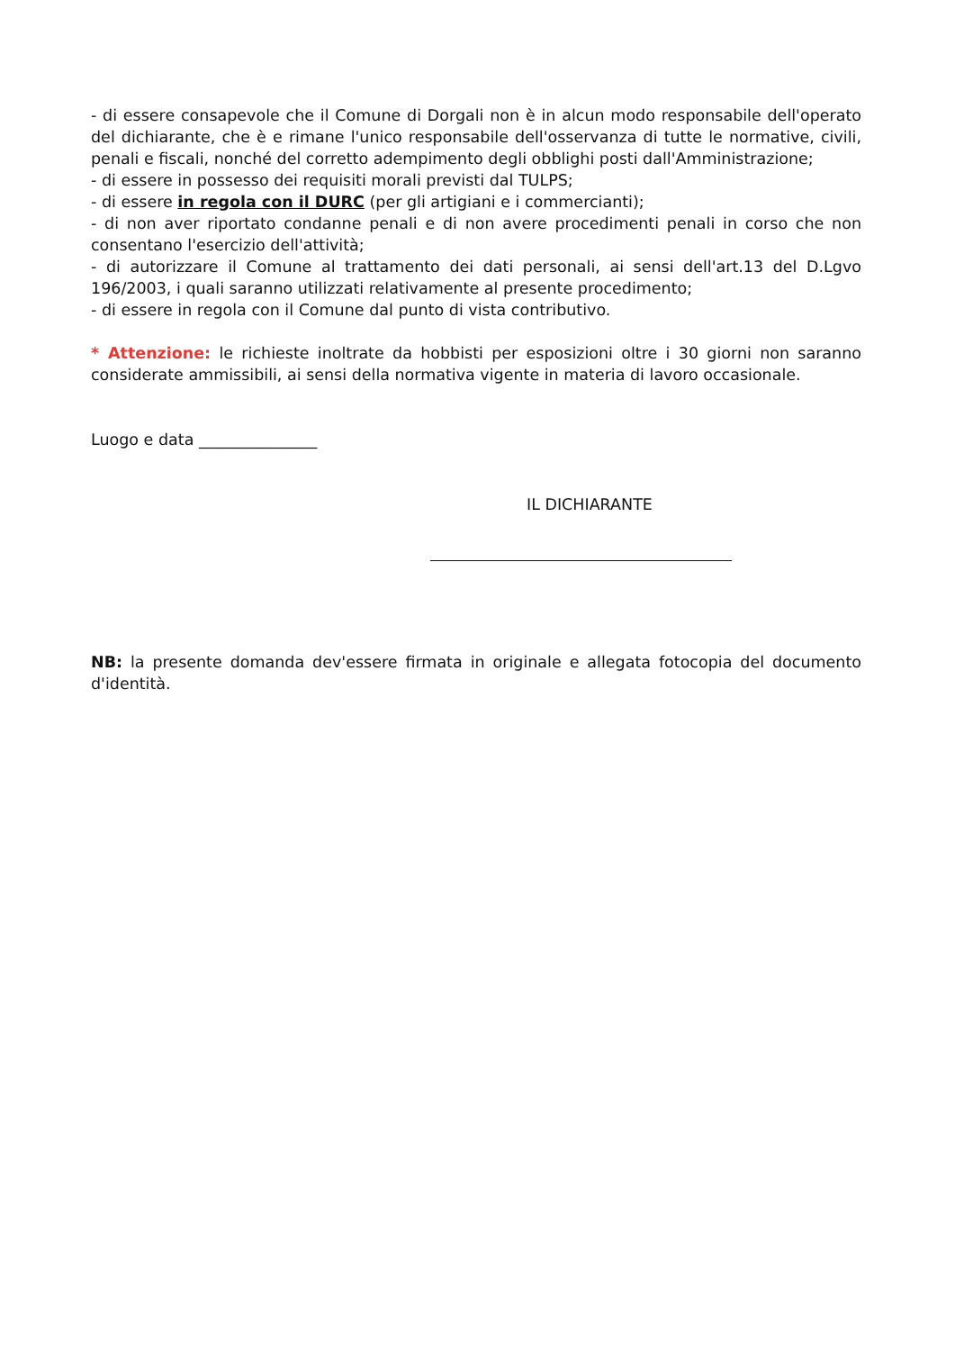- di essere consapevole che il Comune di Dorgali non è in alcun modo responsabile dell'operato del dichiarante, che è e rimane l'unico responsabile dell'osservanza di tutte le normative, civili, penali e fiscali, nonché del corretto adempimento degli obblighi posti dall'Amministrazione;
- di essere in possesso dei requisiti morali previsti dal TULPS;
- di essere in regola con il DURC (per gli artigiani e i commercianti);
- di non aver riportato condanne penali e di non avere procedimenti penali in corso che non consentano l'esercizio dell'attività;
- di autorizzare il Comune al trattamento dei dati personali, ai sensi dell'art.13 del D.Lgvo 196/2003, i quali saranno utilizzati relativamente al presente procedimento;
- di essere in regola con il Comune dal punto di vista contributivo.
* Attenzione: le richieste inoltrate da hobbisti per esposizioni oltre i 30 giorni non saranno considerate ammissibili, ai sensi della normativa vigente in materia di lavoro occasionale.
Luogo e data _______________
IL DICHIARANTE
NB: la presente domanda dev'essere firmata in originale e allegata fotocopia del documento d'identità.